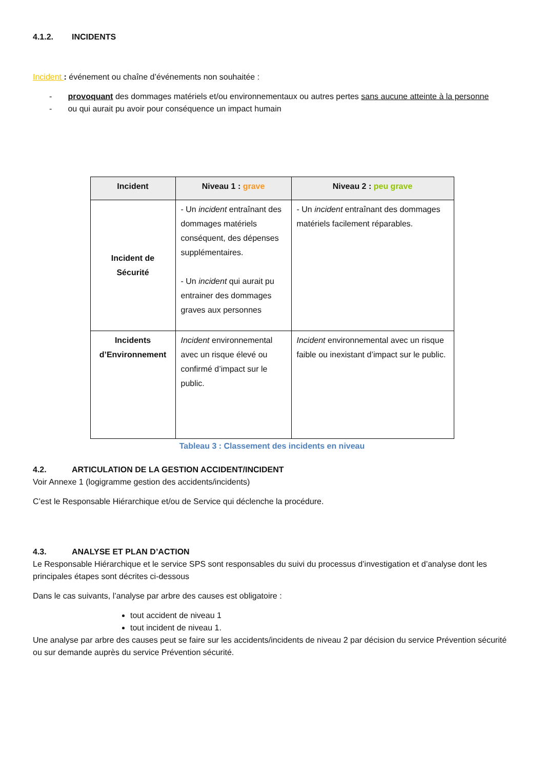4.1.2. INCIDENTS
Incident : événement ou chaîne d’événements non souhaitée :
- provoquant des dommages matériels et/ou environnementaux ou autres pertes sans aucune atteinte à la personne
- ou qui aurait pu avoir pour conséquence un impact humain
| Incident | Niveau 1 : grave | Niveau 2 : peu grave |
| --- | --- | --- |
| Incident de Sécurité | - Un incident entraînant des dommages matériels conséquent, des dépenses supplémentaires. - Un incident qui aurait pu entrainer des dommages graves aux personnes | - Un incident entraînant des dommages matériels facilement réparables. |
| Incidents d’Environnement | Incident environnemental avec un risque élevé ou confirmé d’impact sur le public. | Incident environnemental avec un risque faible ou inexistant d’impact sur le public. |
Tableau 3 : Classement des incidents en niveau
4.2. ARTICULATION DE LA GESTION ACCIDENT/INCIDENT
Voir Annexe 1 (logigramme gestion des accidents/incidents)
C’est le Responsable Hiérarchique et/ou de Service qui déclenche la procédure.
4.3. ANALYSE ET PLAN D’ACTION
Le Responsable Hiérarchique et le service SPS sont responsables du suivi du processus d’investigation et d’analyse dont les principales étapes sont décrites ci-dessous
Dans le cas suivants, l’analyse par arbre des causes est obligatoire :
tout accident de niveau 1
tout incident de niveau 1.
Une analyse par arbre des causes peut se faire sur les accidents/incidents de niveau 2 par décision du service Prévention sécurité ou sur demande auprès du service Prévention sécurité.